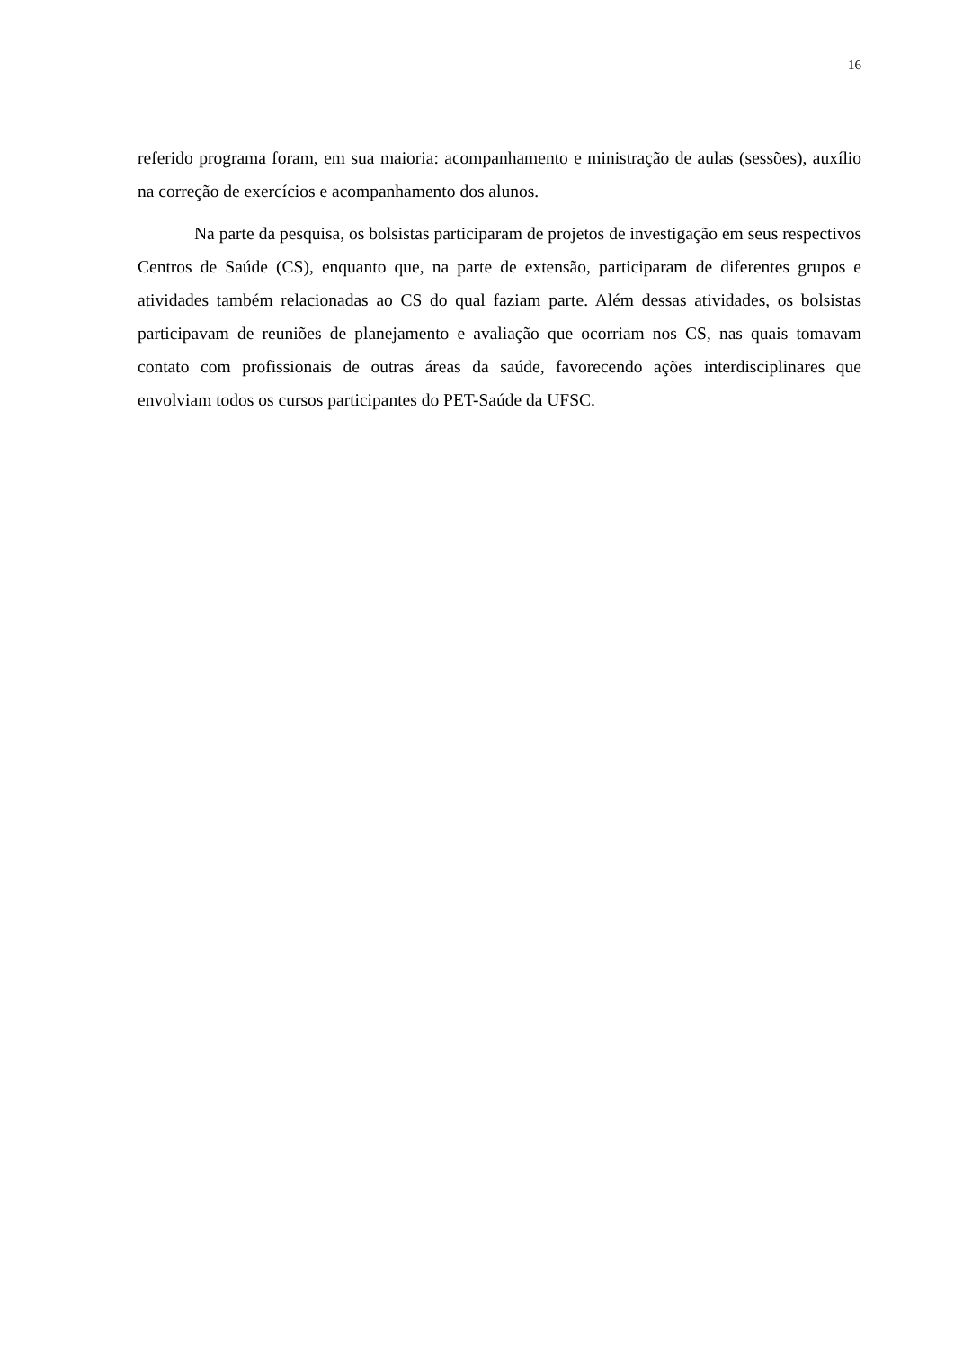16
referido programa foram, em sua maioria: acompanhamento e ministração de aulas (sessões), auxílio na correção de exercícios e acompanhamento dos alunos.
Na parte da pesquisa, os bolsistas participaram de projetos de investigação em seus respectivos Centros de Saúde (CS), enquanto que, na parte de extensão, participaram de diferentes grupos e atividades também relacionadas ao CS do qual faziam parte. Além dessas atividades, os bolsistas participavam de reuniões de planejamento e avaliação que ocorriam nos CS, nas quais tomavam contato com profissionais de outras áreas da saúde, favorecendo ações interdisciplinares que envolviam todos os cursos participantes do PET-Saúde da UFSC.